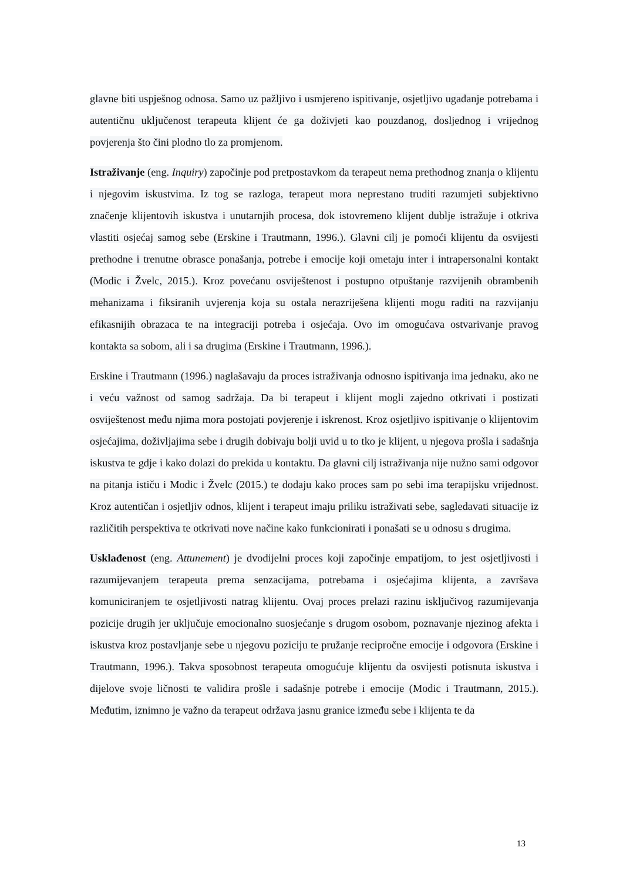glavne biti uspješnog odnosa. Samo uz pažljivo i usmjereno ispitivanje, osjetljivo ugađanje potrebama i autentičnu uključenost terapeuta klijent će ga doživjeti kao pouzdanog, dosljednog i vrijednog povjerenja što čini plodno tlo za promjenom.
Istraživanje (eng. Inquiry) započinje pod pretpostavkom da terapeut nema prethodnog znanja o klijentu i njegovim iskustvima. Iz tog se razloga, terapeut mora neprestano truditi razumjeti subjektivno značenje klijentovih iskustva i unutarnjih procesa, dok istovremeno klijent dublje istražuje i otkriva vlastiti osjećaj samog sebe (Erskine i Trautmann, 1996.). Glavni cilj je pomoći klijentu da osvijesti prethodne i trenutne obrasce ponašanja, potrebe i emocije koji ometaju inter i intrapersonalni kontakt (Modic i Žvelc, 2015.). Kroz povećanu osviještenost i postupno otpuštanje razvijenih obrambenih mehanizama i fiksiranih uvjerenja koja su ostala nerazriješena klijenti mogu raditi na razvijanju efikasnijih obrazaca te na integraciji potreba i osjećaja. Ovo im omogućava ostvarivanje pravog kontakta sa sobom, ali i sa drugima (Erskine i Trautmann, 1996.).
Erskine i Trautmann (1996.) naglašavaju da proces istraživanja odnosno ispitivanja ima jednaku, ako ne i veću važnost od samog sadržaja. Da bi terapeut i klijent mogli zajedno otkrivati i postizati osviještenost među njima mora postojati povjerenje i iskrenost. Kroz osjetljivo ispitivanje o klijentovim osjećajima, doživljajima sebe i drugih dobivaju bolji uvid u to tko je klijent, u njegova prošla i sadašnja iskustva te gdje i kako dolazi do prekida u kontaktu. Da glavni cilj istraživanja nije nužno sami odgovor na pitanja ističu i Modic i Žvelc (2015.) te dodaju kako proces sam po sebi ima terapijsku vrijednost. Kroz autentičan i osjetljiv odnos, klijent i terapeut imaju priliku istraživati sebe, sagledavati situacije iz različitih perspektiva te otkrivati nove načine kako funkcionirati i ponašati se u odnosu s drugima.
Usklađenost (eng. Attunement) je dvodijelni proces koji započinje empatijom, to jest osjetljivosti i razumijevanjem terapeuta prema senzacijama, potrebama i osjećajima klijenta, a završava komuniciranjem te osjetljivosti natrag klijentu. Ovaj proces prelazi razinu isključivog razumijevanja pozicije drugih jer uključuje emocionalno suosjećanje s drugom osobom, poznavanje njezinog afekta i iskustva kroz postavljanje sebe u njegovu poziciju te pružanje recipročne emocije i odgovora (Erskine i Trautmann, 1996.). Takva sposobnost terapeuta omogućuje klijentu da osvijesti potisnuta iskustva i dijelove svoje ličnosti te validira prošle i sadašnje potrebe i emocije (Modic i Trautmann, 2015.). Međutim, iznimno je važno da terapeut održava jasnu granice između sebe i klijenta te da
13